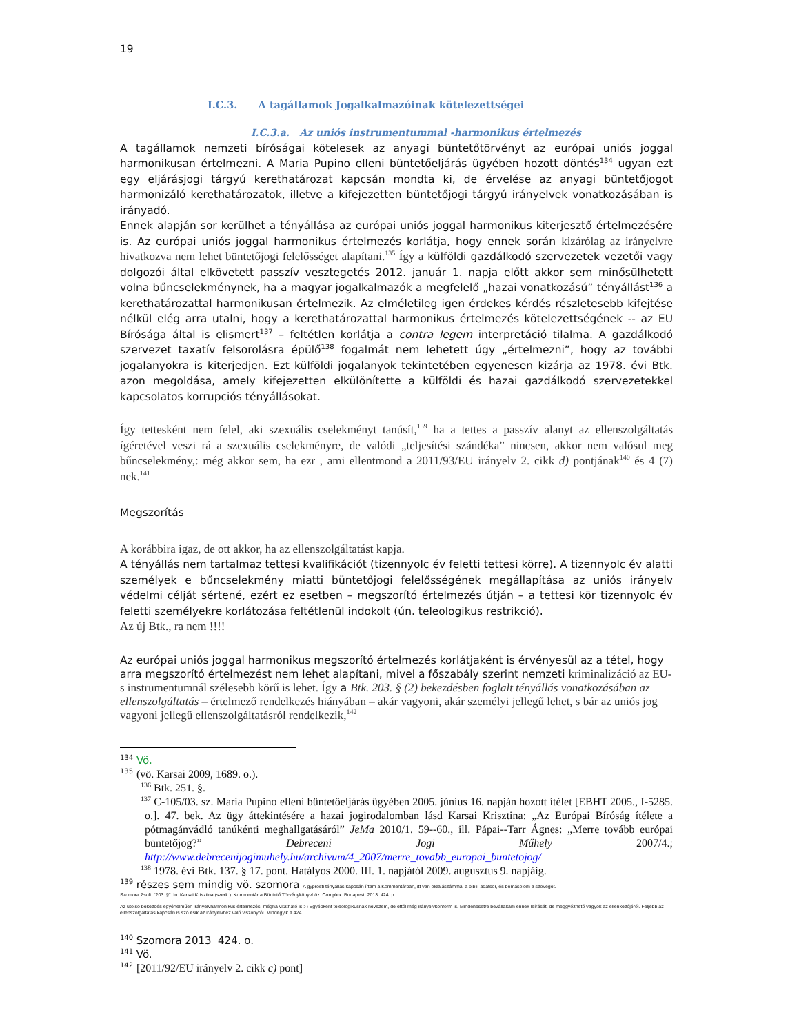19
I.C.3. A tagállamok Jogalkalmazóinak kötelezettségei
I.C.3.a. Az uniós instrumentummal -harmonikus értelmezés
A tagállamok nemzeti bíróságai kötelesek az anyagi büntetőtörvényt az európai uniós joggal harmonikusan értelmezni. A Maria Pupino elleni büntetőeljárás ügyében hozott döntés<sup>134</sup> ugyan ezt egy eljárásjogi tárgyú kerethatározat kapcsán mondta ki, de érvelése az anyagi büntetőjogot harmonizáló kerethatározatok, illetve a kifejezetten büntetőjogi tárgyú irányelvek vonatkozásában is irányadó.
Ennek alapján sor kerülhet a tényállása az európai uniós joggal harmonikus kiterjesztő értelmezésére is. Az európai uniós joggal harmonikus értelmezés korlátja, hogy ennek során kizárólag az irányelvre hivatkozva nem lehet büntetőjogi felelősséget alapítani.<sup>135</sup> Így a külföldi gazdálkodó szervezetek vezetői vagy dolgozói által elkövetett passzív vesztegetés 2012. január 1. napja előtt akkor sem minősülhetett volna bűncselekménynek, ha a magyar jogalkalmazók a megfelelő „hazai vonatkozású” tényállást<sup>136</sup> a kerethatározattal harmonikusan értelmezik. Az elméletileg igen érdekes kérdés részletesebb kifejtése nélkül elég arra utalni, hogy a kerethatározattal harmonikus értelmezés kötelezettségének -- az EU Bírósága által is elismert<sup>137</sup> – feltétlen korlátja a contra legem interpretáció tilalma. A gazdálkodó szervezet taxatív felsorolásra épülő<sup>138</sup> fogalmát nem lehetett úgy „értelmezni”, hogy az további jogalanyokra is kiterjedjen. Ezt külföldi jogalanyok tekintetében egyenesen kizárja az 1978. évi Btk. azon megoldása, amely kifejezetten elkülönítette a külföldi és hazai gazdálkodó szervezetekkel kapcsolatos korrupciós tényállásokat.
Így tettesként nem felel, aki szexuális cselekményt tanúsít,<sup>139</sup> ha a tettes a passzív alanyt az ellenszolgáltatás ígéretével veszi rá a szexuális cselekményre, de valódi „teljesítési szándéka” nincsen, akkor nem valósul meg bűncselekmény,: még akkor sem, ha ezr , ami ellentmond a 2011/93/EU irányelv 2. cikk d) pontjának<sup>140</sup> és 4 (7) nek.<sup>141</sup>
Megszorítás
A korábbira igaz, de ott akkor, ha az ellenszolgáltatást kapja.
A tényállás nem tartalmaz tettesi kvalifikációt (tizennyolc év feletti tettesi körre). A tizennyolc év alatti személyek e bűncselekmény miatti büntetőjogi felelősségének megállapítása az uniós irányelv védelmi célját sértené, ezért ez esetben – megszorító értelmezés útján – a tettesi kör tizennyolc év feletti személyekre korlátozása feltétlenül indokolt (ún. teleologikus restrikció).
Az új Btk., ra nem !!!!
Az európai uniós joggal harmonikus megszorító értelmezés korlátjaként is érvényesül az a tétel, hogy arra megszorító értelmezést nem lehet alapítani, mivel a főszabály szerint nemzeti kriminalizáció az EU-s instrumentumnál szélesebb körű is lehet. Így a Btk. 203. § (2) bekezdésben foglalt tényállás vonatkozásában az ellenszolgáltatás – értelmező rendelkezés hiányában – akár vagyoni, akár személyi jellegű lehet, s bár az uniós jog vagyoni jellegű ellenszolgáltatásról rendelkezik,<sup>142</sup>
<sup>134</sup> Vö.
<sup>135</sup> (vö. Karsai 2009, 1689. o.).
<sup>136</sup> Btk. 251. §.
<sup>137</sup> C-105/03. sz. Maria Pupino elleni büntetőeljárás ügyében 2005. június 16. napján hozott ítélet [EBHT 2005., I-5285. o.]. 47. bek. Az ügy áttekintésére a hazai jogirodalomban lásd Karsai Krisztina: „Az Európai Bíróság ítélete a pótmagánvádló tanúkénti meghallgatásáról” JeMa 2010/1. 59--60., ill. Pápai--Tarr Ágnes: „Merre tovább európai büntetőjog?” Debreceni Jogi Műhely 2007/4.; http://www.debrecenijogimuhely.hu/archivum/4_2007/merre_tovabb_europai_buntetojog/
<sup>138</sup> 1978. évi Btk. 137. § 17. pont. Hatályos 2000. III. 1. napjától 2009. augusztus 9. napjáig.
<sup>139</sup> részes sem mindig vö. szomora A gyprosti tényállás kapcsán írtam a Kommentárban, itt van oldalászámmal a bibli. adatsor, és bemásolom a szöveget.
Szomora Zsolt: "203. §". In: Karsai Krisztina (szerk.): Kommentár a Büntető Törvénykönyvhöz. Complex. Budapest, 2013. 424. p.
Az utolsó bekezdés egyértelműen irányelvharmonikus értelmezés, mégha vitatható is :-) Egyébként teleologikusnak nevezem, de ettől még irányelvkonform is. Mindenesetre bevállaltam ennek leírását, de meggyőzhető vagyok az ellenkezőjéről. Feljebb az ellenszolgáltatás kapcsán is szó esik az irányelvhez való viszonyról. Mindegyik a 424
<sup>140</sup> Szomora 2013 424. o.
<sup>141</sup> Vö.
<sup>142</sup> [2011/92/EU irányelv 2. cikk c) pont]